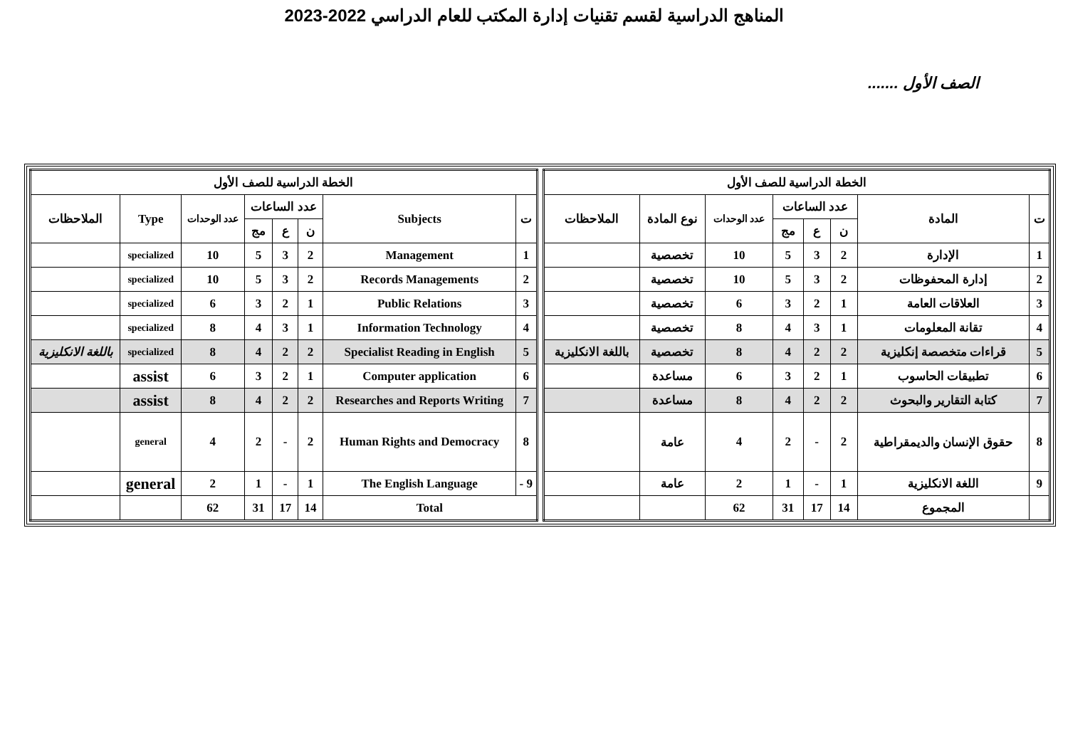المناهج الدراسية لقسم تقنيات إدارة المكتب للعام الدراسي 2022-2023
الصف الأول .......
| الخطة الدراسية للصف الأول | | | | | | | |
| --- | --- | --- | --- | --- | --- | --- | --- |
| ت | المادة | عدد الساعات | | | عدد الوحدات | نوع المادة | الملاحظات |
| | | ن | ع | مج | | | |
| 1 | الإدارة | 2 | 3 | 5 | 10 | تخصصية | |
| 2 | إدارة المحفوظات | 2 | 3 | 5 | 10 | تخصصية | |
| 3 | العلاقات العامة | 1 | 2 | 3 | 6 | تخصصية | |
| 4 | تقانة المعلومات | 1 | 3 | 4 | 8 | تخصصية | |
| 5 | قراءات متخصصة إنكليزية | 2 | 2 | 4 | 8 | تخصصية | باللغة الانكليزية |
| 6 | تطبيقات الحاسوب | 1 | 2 | 3 | 6 | مساعدة | |
| 7 | كتابة التقارير والبحوث | 2 | 2 | 4 | 8 | مساعدة | |
| 8 | حقوق الإنسان والديمقراطية | 2 | - | 2 | 4 | عامة | |
| 9 | اللغة الانكليزية | 1 | - | 1 | 2 | عامة | |
| | المجموع | 14 | 17 | 31 | 62 | | |
| الخطة الدراسية للصف الأول | | | | | | | |
| --- | --- | --- | --- | --- | --- | --- | --- |
| ت | Subjects | عدد الساعات | | | عدد الوحدات | Type | الملاحظات |
| | | ن | ع | مج | | | |
| 1 | Management | 2 | 3 | 5 | 10 | specialized | |
| 2 | Records Managements | 2 | 3 | 5 | 10 | specialized | |
| 3 | Public Relations | 1 | 2 | 3 | 6 | specialized | |
| 4 | Information Technology | 1 | 3 | 4 | 8 | specialized | |
| 5 | Specialist Reading in English | 2 | 2 | 4 | 8 | specialized | باللغة الانكليزية |
| 6 | Computer application | 1 | 2 | 3 | 6 | assist | |
| 7 | Researches and Reports Writing | 2 | 2 | 4 | 8 | assist | |
| 8 | Human Rights and Democracy | 2 | - | 2 | 4 | general | |
| 9 - | The English Language | 1 | - | 1 | 2 | general | |
| Total | | 14 | 17 | 31 | 62 | | |